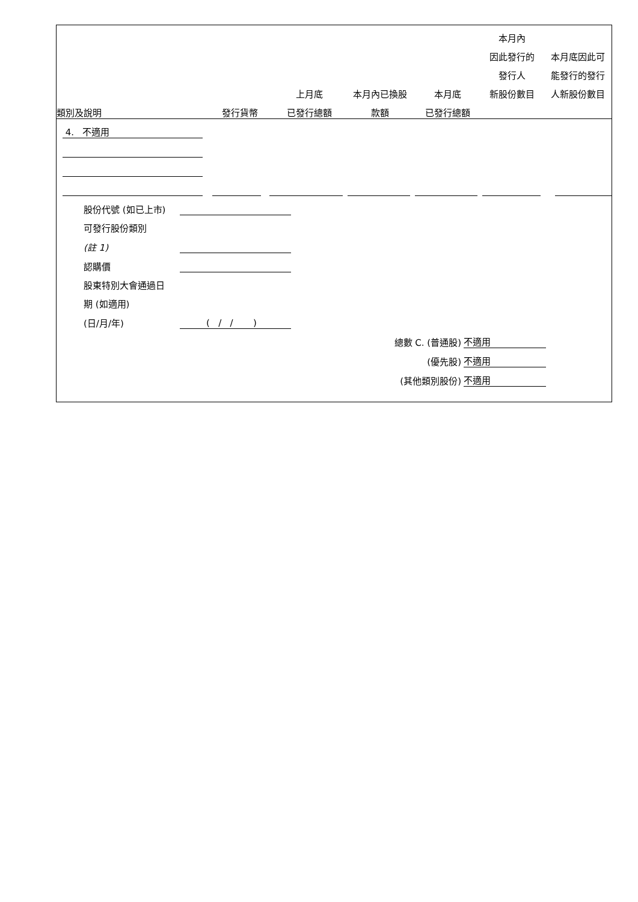| | | | | | 本月內 | |
| --- | --- | --- | --- | --- | --- | --- |
| | | | | | 因此發行的 | 本月底因此可 |
| | | | | | 發行人 | 能發行的發行 |
| | | 上月底 | 本月內已換股 | 本月底 | 新股份數目 | 人新股份數目 |
| 類別及說明 | 發行貨幣 | 已發行總額 | 款額 | 已發行總額 | | |
| | 4. 不適用 | | | | | | | | | | | | |
| 股份代號 (如已上市) | |
| 可發行股份類別 | |
| (註 1) | |
| 認購價 | |
| 股東特別大會通過日 | |
| 期 (如適用) | |
| (日/月/年) | ( / / ) |
| 總數 C. (普通股) | 不適用 |
| (優先股) | 不適用 |
| (其他類別股份) | 不適用 |